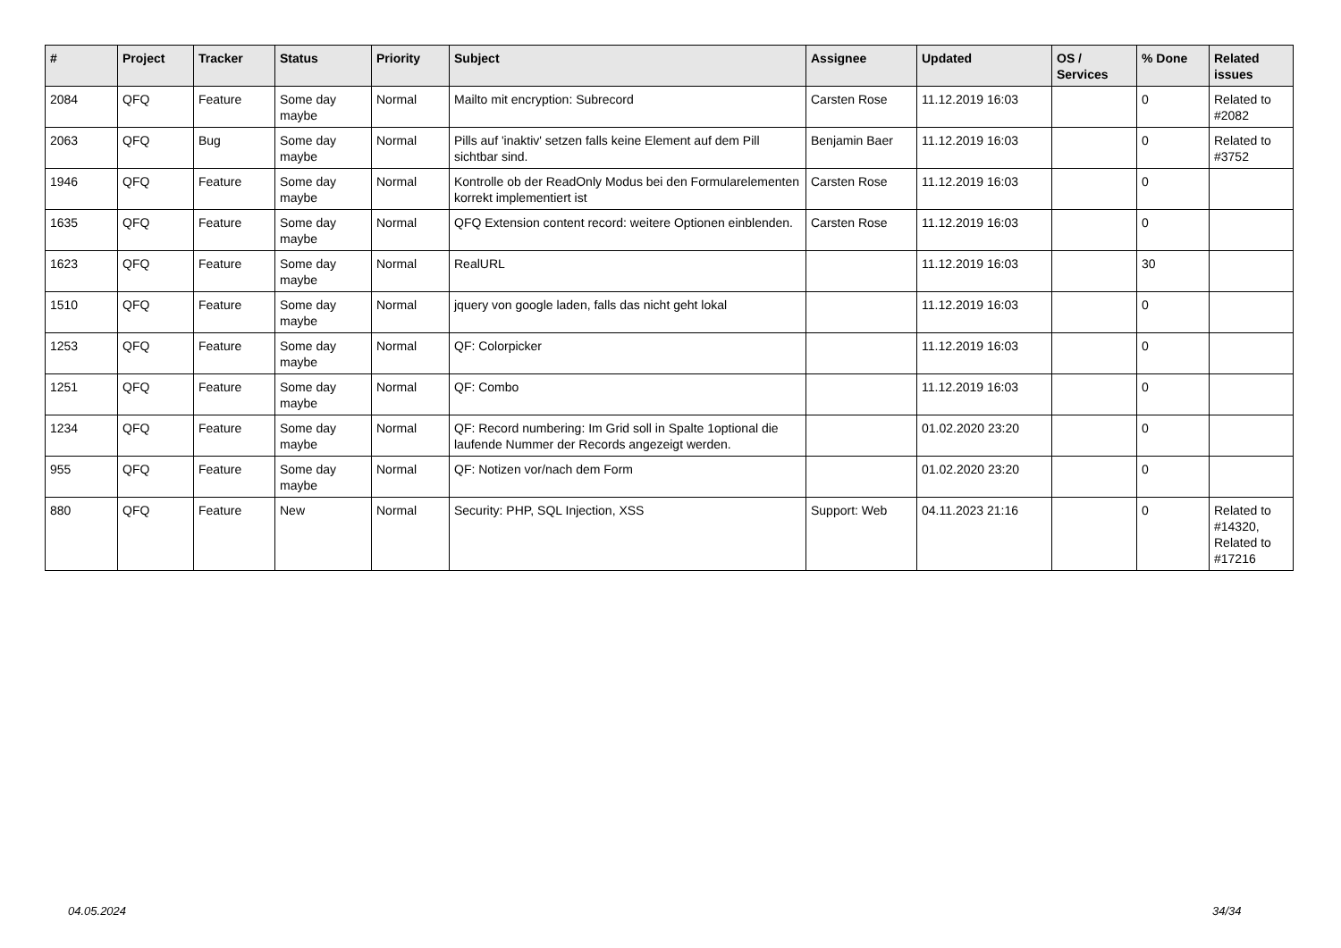| # | Project | Tracker | Status | Priority | Subject | Assignee | Updated | OS / Services | % Done | Related issues |
| --- | --- | --- | --- | --- | --- | --- | --- | --- | --- | --- |
| 2084 | QFQ | Feature | Some day maybe | Normal | Mailto mit encryption: Subrecord | Carsten Rose | 11.12.2019 16:03 | | 0 | Related to #2082 |
| 2063 | QFQ | Bug | Some day maybe | Normal | Pills auf 'inaktiv' setzen falls keine Element auf dem Pill sichtbar sind. | Benjamin Baer | 11.12.2019 16:03 | | 0 | Related to #3752 |
| 1946 | QFQ | Feature | Some day maybe | Normal | Kontrolle ob der ReadOnly Modus bei den Formularelementen korrekt implementiert ist | Carsten Rose | 11.12.2019 16:03 | | 0 | |
| 1635 | QFQ | Feature | Some day maybe | Normal | QFQ Extension content record: weitere Optionen einblenden. | Carsten Rose | 11.12.2019 16:03 | | 0 | |
| 1623 | QFQ | Feature | Some day maybe | Normal | RealURL | | 11.12.2019 16:03 | | 30 | |
| 1510 | QFQ | Feature | Some day maybe | Normal | jquery von google laden, falls das nicht geht lokal | | 11.12.2019 16:03 | | 0 | |
| 1253 | QFQ | Feature | Some day maybe | Normal | QF: Colorpicker | | 11.12.2019 16:03 | | 0 | |
| 1251 | QFQ | Feature | Some day maybe | Normal | QF: Combo | | 11.12.2019 16:03 | | 0 | |
| 1234 | QFQ | Feature | Some day maybe | Normal | QF: Record numbering: Im Grid soll in Spalte 1optional die laufende Nummer der Records angezeigt werden. | | 01.02.2020 23:20 | | 0 | |
| 955 | QFQ | Feature | Some day maybe | Normal | QF: Notizen vor/nach dem Form | | 01.02.2020 23:20 | | 0 | |
| 880 | QFQ | Feature | New | Normal | Security: PHP, SQL Injection, XSS | Support: Web | 04.11.2023 21:16 | | 0 | Related to #14320, Related to #17216 |
04.05.2024 34/34